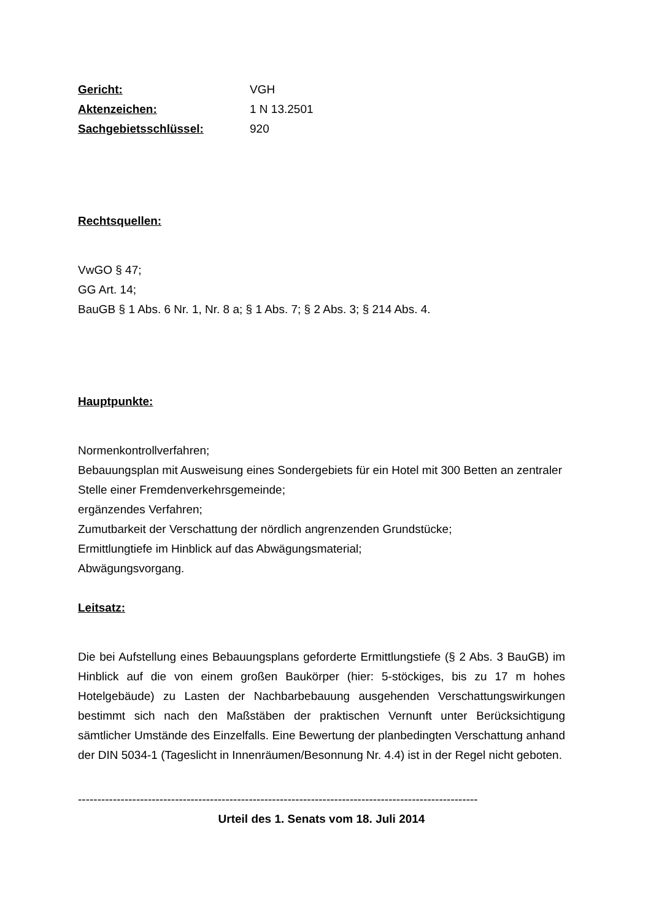Gericht: VGH
Aktenzeichen: 1 N 13.2501
Sachgebietsschlüssel: 920
Rechtsquellen:
VwGO § 47;
GG Art. 14;
BauGB § 1 Abs. 6 Nr. 1, Nr. 8 a; § 1 Abs. 7; § 2 Abs. 3; § 214 Abs. 4.
Hauptpunkte:
Normenkontrollverfahren;
Bebauungsplan mit Ausweisung eines Sondergebiets für ein Hotel mit 300 Betten an zentraler Stelle einer Fremdenverkehrsgemeinde;
ergänzendes Verfahren;
Zumutbarkeit der Verschattung der nördlich angrenzenden Grundstücke;
Ermittlungtiefe im Hinblick auf das Abwägungsmaterial;
Abwägungsvorgang.
Leitsatz:
Die bei Aufstellung eines Bebauungsplans geforderte Ermittlungstiefe (§ 2 Abs. 3 BauGB) im Hinblick auf die von einem großen Baukörper (hier: 5-stöckiges, bis zu 17 m hohes Hotelgebäude) zu Lasten der Nachbarbebauung ausgehenden Verschattungswirkungen bestimmt sich nach den Maßstäben der praktischen Vernunft unter Berücksichtigung sämtlicher Umstände des Einzelfalls. Eine Bewertung der planbedingten Verschattung anhand der DIN 5034-1 (Tageslicht in Innenräumen/Besonnung Nr. 4.4) ist in der Regel nicht geboten.
-------------------------------------------------------------------------------------------------------
Urteil des 1. Senats vom 18. Juli 2014